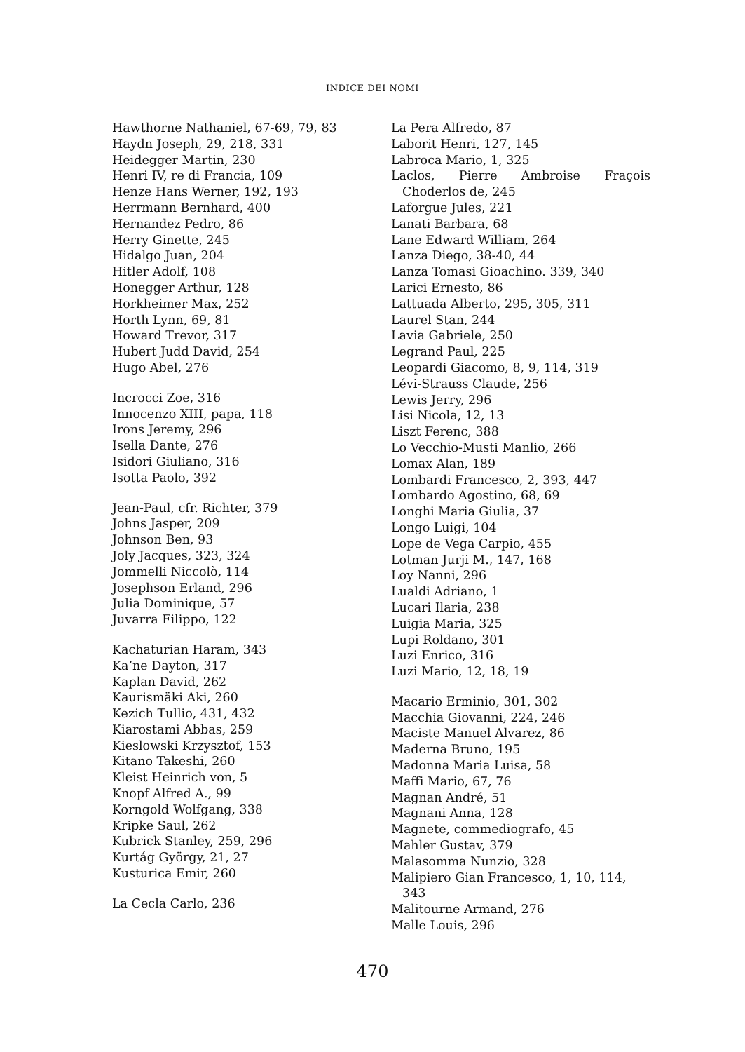INDICE DEI NOMI
Hawthorne Nathaniel, 67-69, 79, 83
Haydn Joseph, 29, 218, 331
Heidegger Martin, 230
Henri IV, re di Francia, 109
Henze Hans Werner, 192, 193
Herrmann Bernhard, 400
Hernandez Pedro, 86
Herry Ginette, 245
Hidalgo Juan, 204
Hitler Adolf, 108
Honegger Arthur, 128
Horkheimer Max, 252
Horth Lynn, 69, 81
Howard Trevor, 317
Hubert Judd David, 254
Hugo Abel, 276
Incrocci Zoe, 316
Innocenzo XIII, papa, 118
Irons Jeremy, 296
Isella Dante, 276
Isidori Giuliano, 316
Isotta Paolo, 392
Jean-Paul, cfr. Richter, 379
Johns Jasper, 209
Johnson Ben, 93
Joly Jacques, 323, 324
Jommelli Niccolò, 114
Josephson Erland, 296
Julia Dominique, 57
Juvarra Filippo, 122
Kachaturian Haram, 343
Ka’ne Dayton, 317
Kaplan David, 262
Kaurismäki Aki, 260
Kezich Tullio, 431, 432
Kiarostami Abbas, 259
Kieslowski Krzysztof, 153
Kitano Takeshi, 260
Kleist Heinrich von, 5
Knopf Alfred A., 99
Korngold Wolfgang, 338
Kripke Saul, 262
Kubrick Stanley, 259, 296
Kurtág György, 21, 27
Kusturica Emir, 260
La Cecla Carlo, 236
La Pera Alfredo, 87
Laborit Henri, 127, 145
Labroca Mario, 1, 325
Laclos, Pierre Ambroise Fraçois Choderlos de, 245
Laforgue Jules, 221
Lanati Barbara, 68
Lane Edward William, 264
Lanza Diego, 38-40, 44
Lanza Tomasi Gioachino. 339, 340
Larici Ernesto, 86
Lattuada Alberto, 295, 305, 311
Laurel Stan, 244
Lavia Gabriele, 250
Legrand Paul, 225
Leopardi Giacomo, 8, 9, 114, 319
Lévi-Strauss Claude, 256
Lewis Jerry, 296
Lisi Nicola, 12, 13
Liszt Ferenc, 388
Lo Vecchio-Musti Manlio, 266
Lomax Alan, 189
Lombardi Francesco, 2, 393, 447
Lombardo Agostino, 68, 69
Longhi Maria Giulia, 37
Longo Luigi, 104
Lope de Vega Carpio, 455
Lotman Jurji M., 147, 168
Loy Nanni, 296
Lualdi Adriano, 1
Lucari Ilaria, 238
Luigia Maria, 325
Lupi Roldano, 301
Luzi Enrico, 316
Luzi Mario, 12, 18, 19
Macario Erminio, 301, 302
Macchia Giovanni, 224, 246
Maciste Manuel Alvarez, 86
Maderna Bruno, 195
Madonna Maria Luisa, 58
Maffi Mario, 67, 76
Magnan André, 51
Magnani Anna, 128
Magnete, commediografo, 45
Mahler Gustav, 379
Malasomma Nunzio, 328
Malipiero Gian Francesco, 1, 10, 114, 343
Malitourne Armand, 276
Malle Louis, 296
470